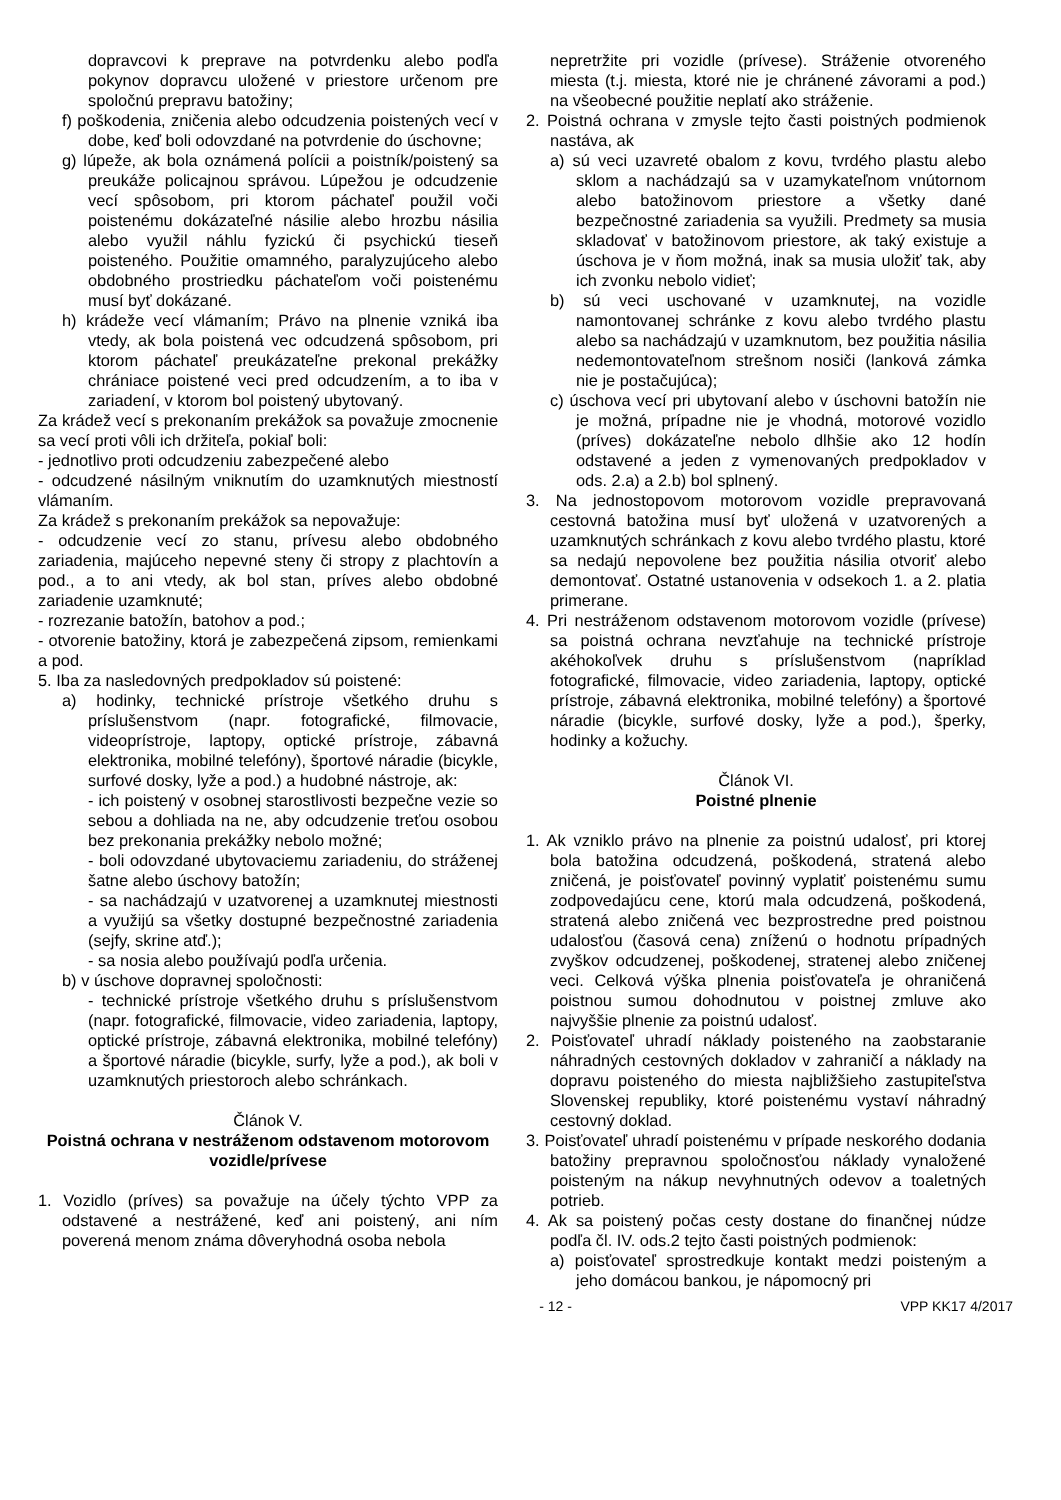dopravcovi k preprave na potvrdenku alebo podľa pokynov dopravcu uložené v priestore určenom pre spoločnú prepravu batožiny;
f) poškodenia, zničenia alebo odcudzenia poistených vecí v dobe, keď boli odovzdané na potvrdenie do úschovne;
g) lúpeže, ak bola oznámená polícii a poistník/poistený sa preukáže policajnou správou. Lúpežou je odcudzenie vecí spôsobom, pri ktorom páchateľ použil voči poistenému dokázateľné násilie alebo hrozbu násilia alebo využil náhlu fyzickú či psychickú tieseň poisteného. Použitie omamného, paralyzujúceho alebo obdobného prostriedku páchateľom voči poistenému musí byť dokázané.
h) krádeže vecí vlámaním; Právo na plnenie vzniká iba vtedy, ak bola poistená vec odcudzená spôsobom, pri ktorom páchateľ preukázateľne prekonal prekážky chrániace poistené veci pred odcudzením, a to iba v zariadení, v ktorom bol poistený ubytovaný.
Za krádež vecí s prekonaním prekážok sa považuje zmocnenie sa vecí proti vôli ich držiteľa, pokiaľ boli:
- jednotlivo proti odcudzeniu zabezpečené alebo
- odcudzené násilným vniknutím do uzamknutých miestností vlámaním.
Za krádež s prekonaním prekážok sa nepovažuje:
- odcudzenie vecí zo stanu, prívesu alebo obdobného zariadenia, majúceho nepevné steny či stropy z plachtovín a pod., a to ani vtedy, ak bol stan, príves alebo obdobné zariadenie uzamknuté;
- rozrezanie batožín, batohov a pod.;
- otvorenie batožiny, ktorá je zabezpečená zipsom, remienkami a pod.
5. Iba za nasledovných predpokladov sú poistené:
a) hodinky, technické prístroje všetkého druhu s príslušenstvom (napr. fotografické, filmovacie, videoprístroje, laptopy, optické prístroje, zábavná elektronika, mobilné telefóny), športové náradie (bicykle, surfové dosky, lyže a pod.) a hudobné nástroje, ak:
- ich poistený v osobnej starostlivosti bezpečne vezie so sebou a dohliada na ne, aby odcudzenie treťou osobou bez prekonania prekážky nebolo možné;
- boli odovzdané ubytovaciemu zariadeniu, do stráženej šatne alebo úschovy batožín;
- sa nachádzajú v uzatvorenej a uzamknutej miestnosti a využijú sa všetky dostupné bezpečnostné zariadenia (sejfy, skrine atď.);
- sa nosia alebo používajú podľa určenia.
b) v úschove dopravnej spoločnosti:
- technické prístroje všetkého druhu s príslušenstvom (napr. fotografické, filmovacie, video zariadenia, laptopy, optické prístroje, zábavná elektronika, mobilné telefóny) a športové náradie (bicykle, surfy, lyže a pod.), ak boli v uzamknutých priestoroch alebo schránkach.
Článok V.
Poistná ochrana v nestráženom odstavenom motorovom vozidle/prívese
1. Vozidlo (príves) sa považuje na účely týchto VPP za odstavené a nestrážené, keď ani poistený, ani ním poverená menom známa dôveryhodná osoba nebola
nepretržite pri vozidle (prívese). Stráženie otvoreného miesta (t.j. miesta, ktoré nie je chránené závorami a pod.) na všeobecné použitie neplatí ako stráženie.
2. Poistná ochrana v zmysle tejto časti poistných podmienok nastáva, ak
a) sú veci uzavreté obalom z kovu, tvrdého plastu alebo sklom a nachádzajú sa v uzamykateľnom vnútornom alebo batožinovom priestore a všetky dané bezpečnostné zariadenia sa využili. Predmety sa musia skladovať v batožinovom priestore, ak taký existuje a úschova je v ňom možná, inak sa musia uložiť tak, aby ich zvonku nebolo vidieť;
b) sú veci uschované v uzamknutej, na vozidle namontovanej schránke z kovu alebo tvrdého plastu alebo sa nachádzajú v uzamknutom, bez použitia násilia nedemontovateľnom strešnom nosiči (lanková zámka nie je postačujúca);
c) úschova vecí pri ubytovaní alebo v úschovni batožín nie je možná, prípadne nie je vhodná, motorové vozidlo (príves) dokázateľne nebolo dlhšie ako 12 hodín odstavené a jeden z vymenovaných predpokladov v ods. 2.a) a 2.b) bol splnený.
3. Na jednostopovom motorovom vozidle prepravovaná cestovná batožina musí byť uložená v uzatvorených a uzamknutých schránkach z kovu alebo tvrdého plastu, ktoré sa nedajú nepovolene bez použitia násilia otvoriť alebo demontovať. Ostatné ustanovenia v odsekoch 1. a 2. platia primerane.
4. Pri nestráženom odstavenom motorovom vozidle (prívese) sa poistná ochrana nevzťahuje na technické prístroje akéhokoľvek druhu s príslušenstvom (napríklad fotografické, filmovacie, video zariadenia, laptopy, optické prístroje, zábavná elektronika, mobilné telefóny) a športové náradie (bicykle, surfové dosky, lyže a pod.), šperky, hodinky a kožuchy.
Článok VI.
Poistné plnenie
1. Ak vzniklo právo na plnenie za poistnú udalosť, pri ktorej bola batožina odcudzená, poškodená, stratená alebo zničená, je poisťovateľ povinný vyplatiť poistenému sumu zodpovedajúcu cene, ktorú mala odcudzená, poškodená, stratená alebo zničená vec bezprostredne pred poistnou udalosťou (časová cena) zníženú o hodnotu prípadných zvyškov odcudzenej, poškodenej, stratenej alebo zničenej veci. Celková výška plnenia poisťovateľa je ohraničená poistnou sumou dohodnutou v poistnej zmluve ako najvyššie plnenie za poistnú udalosť.
2. Poisťovateľ uhradí náklady poisteného na zaobstaranie náhradných cestovných dokladov v zahraničí a náklady na dopravu poisteného do miesta najbližšieho zastupiteľstva Slovenskej republiky, ktoré poistenému vystaví náhradný cestovný doklad.
3. Poisťovateľ uhradí poistenému v prípade neskorého dodania batožiny prepravnou spoločnosťou náklady vynaložené poisteným na nákup nevyhnutných odevov a toaletných potrieb.
4. Ak sa poistený počas cesty dostane do finančnej núdze podľa čl. IV. ods.2 tejto časti poistných podmienok:
a) poisťovateľ sprostredkuje kontakt medzi poisteným a jeho domácou bankou, je nápomocný pri
- 12 - VPP KK17 4/2017